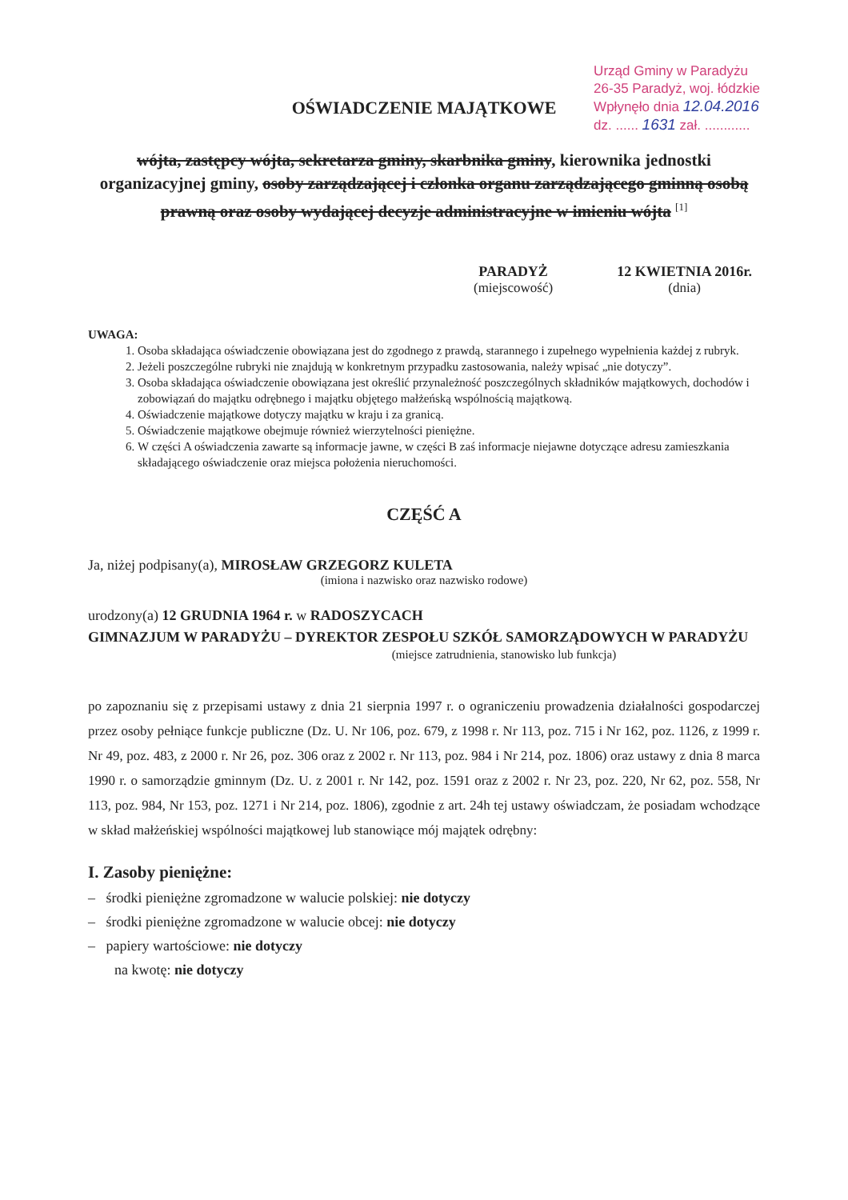Urząd Gminy w Paradyżu
26-35 Paradyż, woj. łódzkie
Wpłynęło dnia 12.04.2016
dz. ...... 1631 zał. ............
OŚWIADCZENIE MAJĄTKOWE
wójta, zastępcy wójta, sekretarza gminy, skarbnika gminy, kierownika jednostki organizacyjnej gminy, osoby zarządzającej i członka organu zarządzającego gminną osobą prawną oraz osoby wydającej decyzje administracyjne w imieniu wójta <sup>[1]</sup>
PARADYŻ
(miejscowość)
12 KWIETNIA 2016r.
(dnia)
UWAGA:
1. Osoba składająca oświadczenie obowiązana jest do zgodnego z prawdą, starannego i zupełnego wypełnienia każdej z rubryk.
2. Jeżeli poszczególne rubryki nie znajdują w konkretnym przypadku zastosowania, należy wpisać „nie dotyczy”.
3. Osoba składająca oświadczenie obowiązana jest określić przynależność poszczególnych składników majątkowych, dochodów i zobowiązań do majątku odrębnego i majątku objętego małżeńską wspólnością majątkową.
4. Oświadczenie majątkowe dotyczy majątku w kraju i za granicą.
5. Oświadczenie majątkowe obejmuje również wierzytelności pieniężne.
6. W części A oświadczenia zawarte są informacje jawne, w części B zaś informacje niejawne dotyczące adresu zamieszkania składającego oświadczenie oraz miejsca położenia nieruchomości.
CZĘŚĆ A
Ja, niżej podpisany(a), MIROSŁAW GRZEGORZ KULETA
(imiona i nazwisko oraz nazwisko rodowe)
urodzony(a) 12 GRUDNIA 1964 r. w RADOSZYCACH
GIMNAZJUM W PARADYŻU – DYREKTOR ZESPOŁU SZKÓŁ SAMORZĄDOWYCH W PARADYŻU
(miejsce zatrudnienia, stanowisko lub funkcja)
po zapoznaniu się z przepisami ustawy z dnia 21 sierpnia 1997 r. o ograniczeniu prowadzenia działalności gospodarczej przez osoby pełniące funkcje publiczne (Dz. U. Nr 106, poz. 679, z 1998 r. Nr 113, poz. 715 i Nr 162, poz. 1126, z 1999 r. Nr 49, poz. 483, z 2000 r. Nr 26, poz. 306 oraz z 2002 r. Nr 113, poz. 984 i Nr 214, poz. 1806) oraz ustawy z dnia 8 marca 1990 r. o samorządzie gminnym (Dz. U. z 2001 r. Nr 142, poz. 1591 oraz z 2002 r. Nr 23, poz. 220, Nr 62, poz. 558, Nr 113, poz. 984, Nr 153, poz. 1271 i Nr 214, poz. 1806), zgodnie z art. 24h tej ustawy oświadczam, że posiadam wchodzące w skład małżeńskiej wspólności majątkowej lub stanowiące mój majątek odrębny:
I. Zasoby pieniężne:
– środki pieniężne zgromadzone w walucie polskiej: nie dotyczy
– środki pieniężne zgromadzone w walucie obcej: nie dotyczy
– papiery wartościowe: nie dotyczy
na kwotę: nie dotyczy